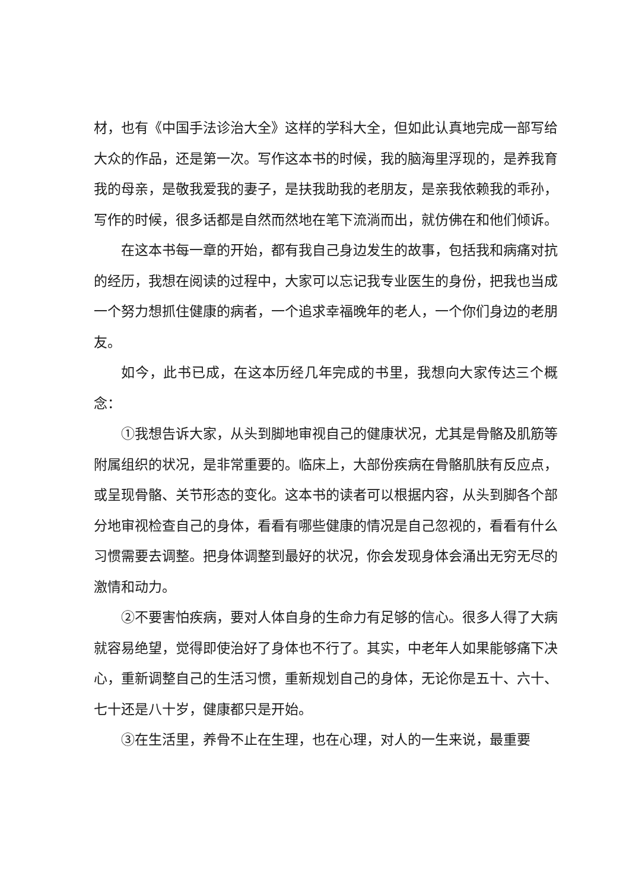材，也有《中国手法诊治大全》这样的学科大全，但如此认真地完成一部写给大众的作品，还是第一次。写作这本书的时候，我的脑海里浮现的，是养我育我的母亲，是敬我爱我的妻子，是扶我助我的老朋友，是亲我依赖我的乖孙，写作的时候，很多话都是自然而然地在笔下流淌而出，就仿佛在和他们倾诉。
在这本书每一章的开始，都有我自己身边发生的故事，包括我和病痛对抗的经历，我想在阅读的过程中，大家可以忘记我专业医生的身份，把我也当成一个努力想抓住健康的病者，一个追求幸福晚年的老人，一个你们身边的老朋友。
如今，此书已成，在这本历经几年完成的书里，我想向大家传达三个概念：
①我想告诉大家，从头到脚地审视自己的健康状况，尤其是骨骼及肌筋等附属组织的状况，是非常重要的。临床上，大部份疾病在骨骼肌肤有反应点，或呈现骨骼、关节形态的变化。这本书的读者可以根据内容，从头到脚各个部分地审视检查自己的身体，看看有哪些健康的情况是自己忽视的，看看有什么习惯需要去调整。把身体调整到最好的状况，你会发现身体会涌出无穷无尽的激情和动力。
②不要害怕疾病，要对人体自身的生命力有足够的信心。很多人得了大病就容易绝望，觉得即使治好了身体也不行了。其实，中老年人如果能够痛下决心，重新调整自己的生活习惯，重新规划自己的身体，无论你是五十、六十、七十还是八十岁，健康都只是开始。
③在生活里，养骨不止在生理，也在心理，对人的一生来说，最重要